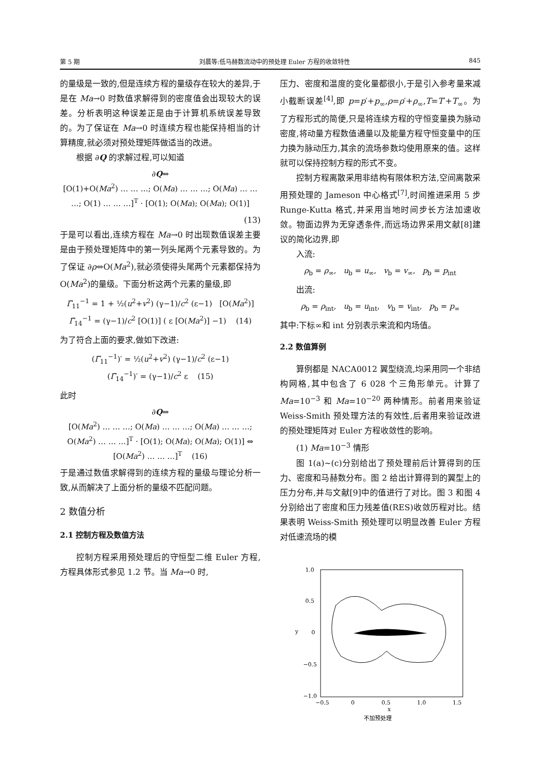第 5 期 刘晨等:低马赫数流动中的预处理 Euler 方程的收敛特性 845
的量级是一致的,但是连续方程的量级存在较大的差异,于是在 Ma→0 时数值求解得到的密度值会出现较大的误差。分析表明这种误差正是由于计算机系统误差导致的。为了保证在 Ma→0 时连续方程也能保持相当的计算精度,就必须对预处理矩阵做适当的改进。
根据 ∂Q 的求解过程,可以知道
∂Q⇔
[O(1)+O(Ma<sup>2</sup>) … … …; O(Ma) … … …; O(Ma) … … …; O(1) … … …]<sup>T</sup> · [O(1); O(Ma); O(Ma); O(1)]
(13)
于是可以看出,连续方程在 Ma→0 时出现数值误差主要是由于预处理矩阵中的第一列头尾两个元素导致的。为了保证 ∂ρ⇔O(Ma<sup>2</sup>),就必须使得头尾两个元素都保持为 O(Ma<sup>2</sup>)的量级。下面分析这两个元素的量级,即
Γ̃<sub>11</sub><sup>−1</sup> = 1 + ½(u<sup>2</sup>+v<sup>2</sup>) (γ−1)/c<sup>2</sup> (ε−1) [O(Ma<sup>2</sup>)]
Γ̃<sub>14</sub><sup>−1</sup> = (γ−1)/c<sup>2</sup> [O(1)] ( ε [O(Ma<sup>2</sup>)] −1) (14)
为了符合上面的要求,做如下改进:
(Γ̃<sub>11</sub><sup>−1</sup>)′ = ½(u<sup>2</sup>+v<sup>2</sup>) (γ−1)/c<sup>2</sup> (ε−1)
(Γ̃<sub>14</sub><sup>−1</sup>)′ = (γ−1)/c<sup>2</sup> ε (15)
此时
∂Q⇔
[O(Ma<sup>2</sup>) … … …; O(Ma) … … …; O(Ma) … … …; O(Ma<sup>2</sup>) … … …]<sup>T</sup> · [O(1); O(Ma); O(Ma); O(1)] ⇔
[O(Ma<sup>2</sup>) … … …]<sup>T</sup> (16)
于是通过数值求解得到的连续方程的量级与理论分析一致,从而解决了上面分析的量级不匹配问题。
2 数值分析
2.1 控制方程及数值方法
控制方程采用预处理后的守恒型二维 Euler 方程,方程具体形式参见 1.2 节。当 Ma→0 时,
压力、密度和温度的变化量都很小,于是引入参考量来减小截断误差<sup>[4]</sup>,即 p=p′+p<sub>∞</sub>,ρ=ρ′+ρ<sub>∞</sub>,T=T′+T<sub>∞</sub>。为了方程形式的简便,只是将连续方程的守恒变量换为脉动密度,将动量方程数值通量以及能量方程守恒变量中的压力换为脉动压力,其余的流场参数均使用原来的值。这样就可以保持控制方程的形式不变。
控制方程离散采用非结构有限体积方法,空间离散采用预处理的 Jameson 中心格式<sup>[7]</sup>,时间推进采用 5 步 Runge-Kutta 格式,并采用当地时间步长方法加速收敛。物面边界为无穿透条件,而远场边界采用文献[8]建议的简化边界,即
入流:
ρ<sub>b</sub> = ρ<sub>∞</sub>, u<sub>b</sub> = u<sub>∞</sub>, v<sub>b</sub> = v<sub>∞</sub>, p<sub>b</sub> = p<sub>int</sub>
出流:
ρ<sub>b</sub> = ρ<sub>int</sub>, u<sub>b</sub> = u<sub>int</sub>, v<sub>b</sub> = v<sub>int</sub>, p<sub>b</sub> = p<sub>∞</sub>
其中:下标∞和 int 分别表示来流和内场值。
2.2 数值算例
算例都是 NACA0012 翼型绕流,均采用同一个非结构网格,其中包含了 6 028 个三角形单元。计算了 Ma=10<sup>−3</sup> 和 Ma=10<sup>−20</sup> 两种情形。前者用来验证 Weiss-Smith 预处理方法的有效性,后者用来验证改进的预处理矩阵对 Euler 方程收敛性的影响。
(1) Ma=10<sup>−3</sup> 情形
图 1(a)~(c)分别给出了预处理前后计算得到的压力、密度和马赫数分布。图 2 给出计算得到的翼型上的压力分布,并与文献[9]中的值进行了对比。图 3 和图 4 分别给出了密度和压力残差值(RES)收敛历程对比。结果表明 Weiss-Smith 预处理可以明显改善 Euler 方程对低速流场的模
1.0
0.5
0
−0.5
−1.0
−0.5
0
0.5
1.0
1.5
x
y
不加预处理